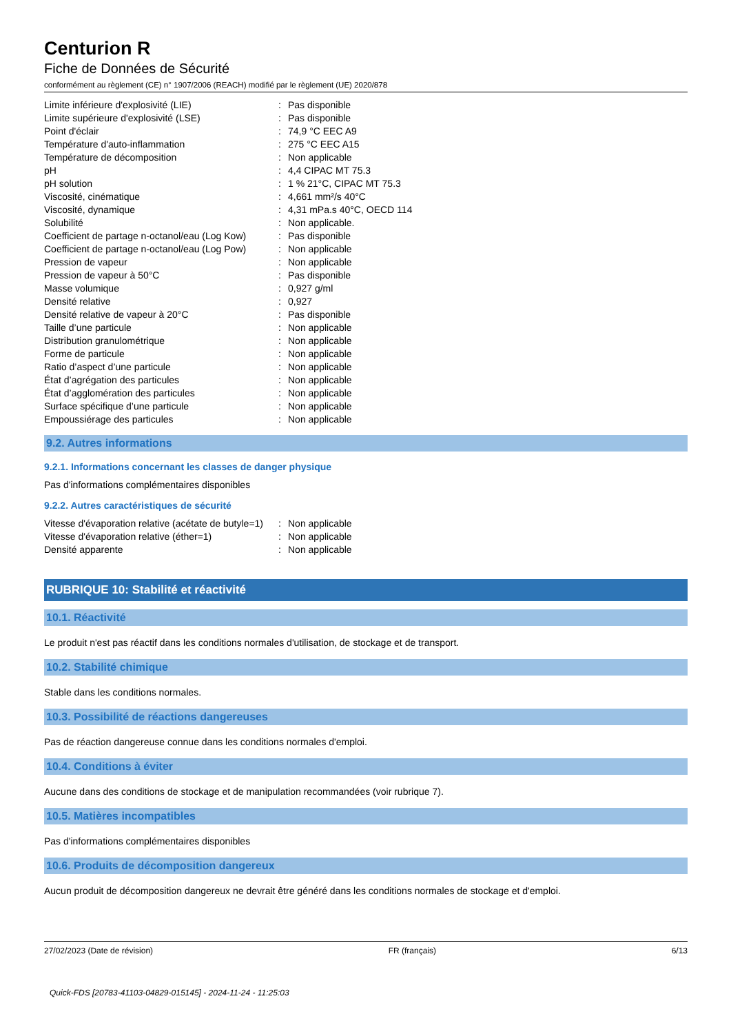Centurion R
Fiche de Données de Sécurité
conformément au règlement (CE) n° 1907/2006 (REACH) modifié par le règlement (UE) 2020/878
| Limite inférieure d'explosivité (LIE) | : | Pas disponible |
| Limite supérieure d'explosivité (LSE) | : | Pas disponible |
| Point d'éclair | : | 74,9 °C EEC A9 |
| Température d'auto-inflammation | : | 275 °C EEC A15 |
| Température de décomposition | : | Non applicable |
| pH | : | 4,4 CIPAC MT 75.3 |
| pH solution | : | 1 % 21°C, CIPAC MT 75.3 |
| Viscosité, cinématique | : | 4,661 mm²/s 40°C |
| Viscosité, dynamique | : | 4,31 mPa.s 40°C, OECD 114 |
| Solubilité | : | Non applicable. |
| Coefficient de partage n-octanol/eau (Log Kow) | : | Pas disponible |
| Coefficient de partage n-octanol/eau (Log Pow) | : | Non applicable |
| Pression de vapeur | : | Non applicable |
| Pression de vapeur à 50°C | : | Pas disponible |
| Masse volumique | : | 0,927 g/ml |
| Densité relative | : | 0,927 |
| Densité relative de vapeur à 20°C | : | Pas disponible |
| Taille d’une particule | : | Non applicable |
| Distribution granulométrique | : | Non applicable |
| Forme de particule | : | Non applicable |
| Ratio d’aspect d’une particule | : | Non applicable |
| État d’agrégation des particules | : | Non applicable |
| État d’agglomération des particules | : | Non applicable |
| Surface spécifique d’une particule | : | Non applicable |
| Empoussiérage des particules | : | Non applicable |
9.2. Autres informations
9.2.1. Informations concernant les classes de danger physique
Pas d'informations complémentaires disponibles
9.2.2. Autres caractéristiques de sécurité
| Vitesse d'évaporation relative (acétate de butyle=1) | : | Non applicable |
| Vitesse d'évaporation relative (éther=1) | : | Non applicable |
| Densité apparente | : | Non applicable |
RUBRIQUE 10: Stabilité et réactivité
10.1. Réactivité
Le produit n'est pas réactif dans les conditions normales d'utilisation, de stockage et de transport.
10.2. Stabilité chimique
Stable dans les conditions normales.
10.3. Possibilité de réactions dangereuses
Pas de réaction dangereuse connue dans les conditions normales d'emploi.
10.4. Conditions à éviter
Aucune dans des conditions de stockage et de manipulation recommandées (voir rubrique 7).
10.5. Matières incompatibles
Pas d'informations complémentaires disponibles
10.6. Produits de décomposition dangereux
Aucun produit de décomposition dangereux ne devrait être généré dans les conditions normales de stockage et d'emploi.
27/02/2023 (Date de révision) FR (français) 6/13
Quick-FDS [20783-41103-04829-015145] - 2024-11-24 - 11:25:03